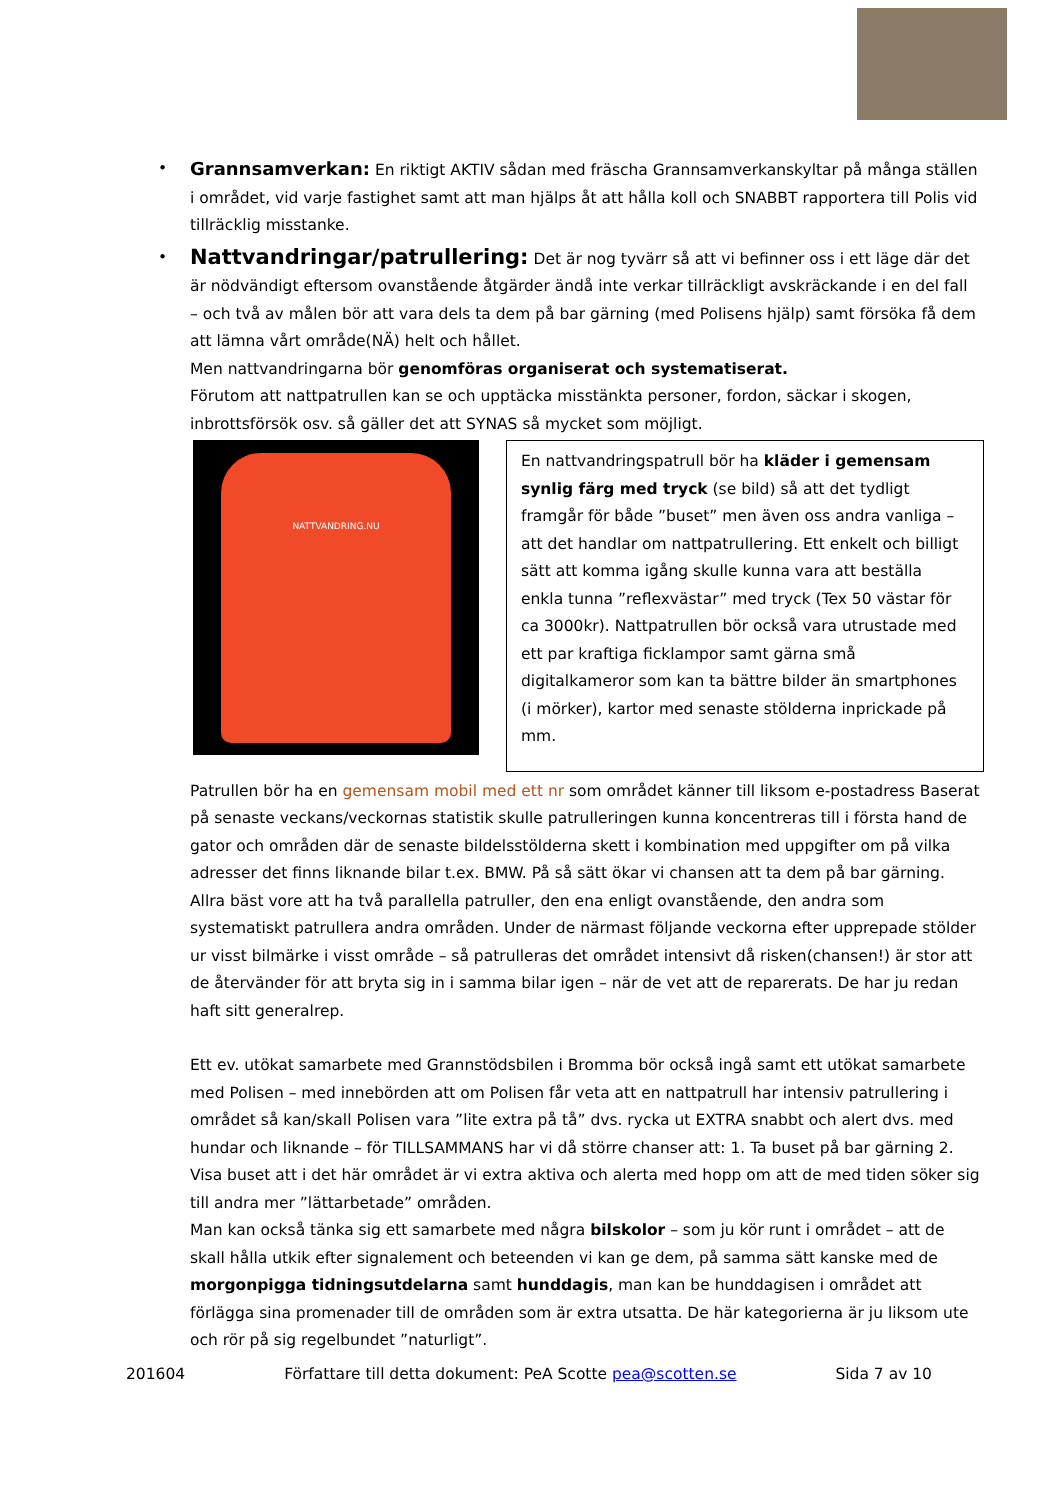• Grannsamverkan: En riktigt AKTIV sådan med fräscha Grannsamverkanskyltar på många ställen i området, vid varje fastighet samt att man hjälps åt att hålla koll och SNABBT rapportera till Polis vid tillräcklig misstanke.
• Nattvandringar/patrullering: Det är nog tyvärr så att vi befinner oss i ett läge där det är nödvändigt eftersom ovanstående åtgärder ändå inte verkar tillräckligt avskräckande i en del fall – och två av målen bör att vara dels ta dem på bar gärning (med Polisens hjälp) samt försöka få dem att lämna vårt område(NÄ) helt och hållet.
Men nattvandringarna bör genomföras organiserat och systematiserat.
Förutom att nattpatrullen kan se och upptäcka misstänkta personer, fordon, säckar i skogen, inbrottsförsök osv. så gäller det att SYNAS så mycket som möjligt.
NATTVANDRING.NU
En nattvandringspatrull bör ha kläder i gemensam synlig färg med tryck (se bild) så att det tydligt framgår för både ”buset” men även oss andra vanliga – att det handlar om nattpatrullering. Ett enkelt och billigt sätt att komma igång skulle kunna vara att beställa enkla tunna ”reflexvästar” med tryck (Tex 50 västar för ca 3000kr). Nattpatrullen bör också vara utrustade med ett par kraftiga ficklampor samt gärna små digitalkameror som kan ta bättre bilder än smartphones (i mörker), kartor med senaste stölderna inprickade på mm.
Patrullen bör ha en gemensam mobil med ett nr som området känner till liksom e-postadress Baserat på senaste veckans/veckornas statistik skulle patrulleringen kunna koncentreras till i första hand de gator och områden där de senaste bildelsstölderna skett i kombination med uppgifter om på vilka adresser det finns liknande bilar t.ex. BMW. På så sätt ökar vi chansen att ta dem på bar gärning. Allra bäst vore att ha två parallella patruller, den ena enligt ovanstående, den andra som systematiskt patrullera andra områden. Under de närmast följande veckorna efter upprepade stölder ur visst bilmärke i visst område – så patrulleras det området intensivt då risken(chansen!) är stor att de återvänder för att bryta sig in i samma bilar igen – när de vet att de reparerats. De har ju redan haft sitt generalrep.
Ett ev. utökat samarbete med Grannstödsbilen i Bromma bör också ingå samt ett utökat samarbete med Polisen – med innebörden att om Polisen får veta att en nattpatrull har intensiv patrullering i området så kan/skall Polisen vara ”lite extra på tå” dvs. rycka ut EXTRA snabbt och alert dvs. med hundar och liknande – för TILLSAMMANS har vi då större chanser att: 1. Ta buset på bar gärning 2. Visa buset att i det här området är vi extra aktiva och alerta med hopp om att de med tiden söker sig till andra mer ”lättarbetade” områden.
Man kan också tänka sig ett samarbete med några bilskolor – som ju kör runt i området – att de skall hålla utkik efter signalement och beteenden vi kan ge dem, på samma sätt kanske med de morgonpigga tidningsutdelarna samt hunddagis, man kan be hunddagisen i området att förlägga sina promenader till de områden som är extra utsatta. De här kategorierna är ju liksom ute och rör på sig regelbundet ”naturligt”.
201604 Författare till detta dokument: PeA Scotte pea@scotten.se Sida 7 av 10